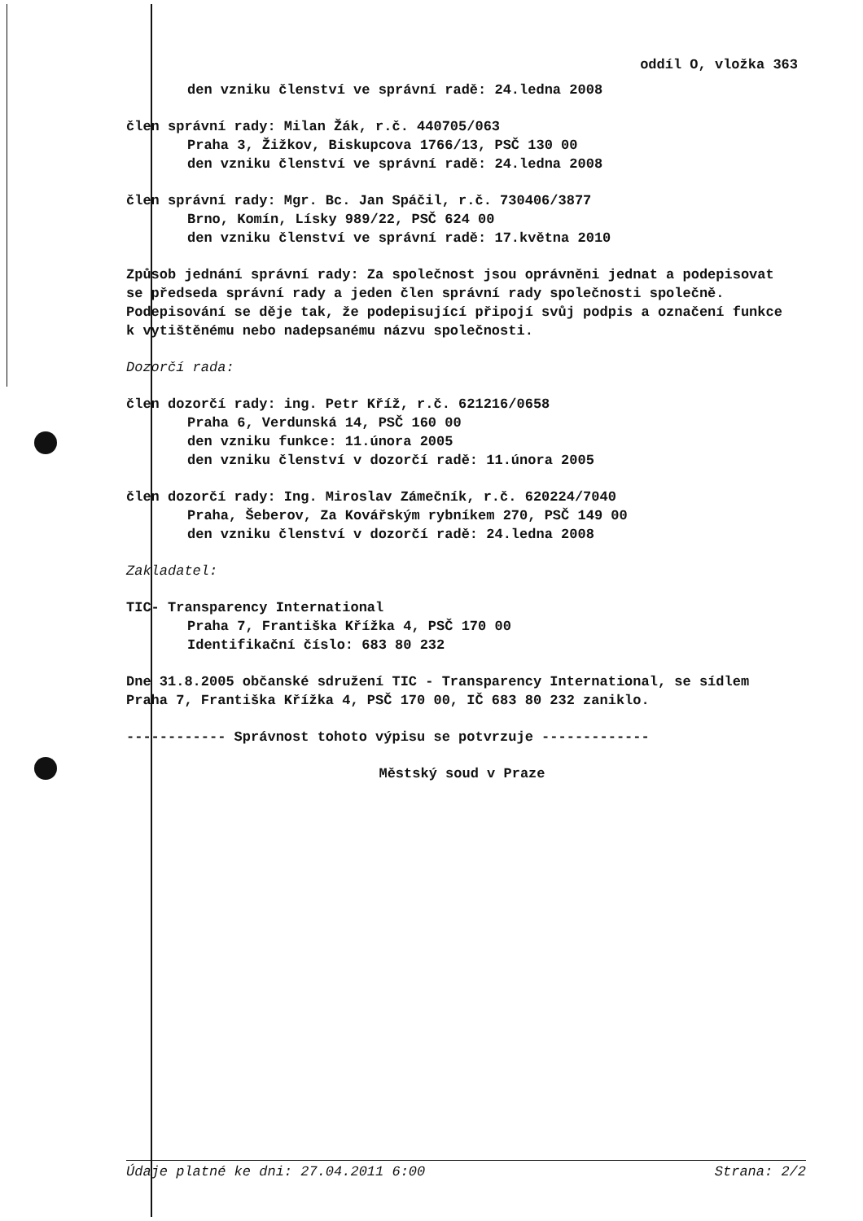oddíl O, vložka 363
den vzniku členství ve správní radě: 24.ledna 2008
člen správní rady: Milan Žák, r.č. 440705/063
Praha 3, Žižkov, Biskupcova 1766/13, PSČ 130 00
den vzniku členství ve správní radě: 24.ledna 2008
člen správní rady: Mgr. Bc. Jan Spáčil, r.č. 730406/3877
Brno, Komín, Lísky 989/22, PSČ 624 00
den vzniku členství ve správní radě: 17.května 2010
Způsob jednání správní rady: Za společnost jsou oprávněni jednat a podepisovat se předseda správní rady a jeden člen správní rady společnosti společně. Podepisování se děje tak, že podepisující připojí svůj podpis a označení funkce k vytištěnému nebo nadepsanému názvu společnosti.
Dozorčí rada:
člen dozorčí rady: ing. Petr Kříž, r.č. 621216/0658
Praha 6, Verdunská 14, PSČ 160 00
den vzniku funkce: 11.února 2005
den vzniku členství v dozorčí radě: 11.února 2005
člen dozorčí rady: Ing. Miroslav Zámečník, r.č. 620224/7040
Praha, Šeberov, Za Kovářským rybníkem 270, PSČ 149 00
den vzniku členství v dozorčí radě: 24.ledna 2008
Zakladatel:
TIC- Transparency International
Praha 7, Františka Křížka 4, PSČ 170 00
Identifikační číslo: 683 80 232
Dne 31.8.2005 občanské sdružení TIC - Transparency International, se sídlem Praha 7, Františka Křížka 4, PSČ 170 00, IČ 683 80 232 zaniklo.
------------ Správnost tohoto výpisu se potvrzuje -------------
Městský soud v Praze
Údaje platné ke dni: 27.04.2011 6:00 Strana: 2/2